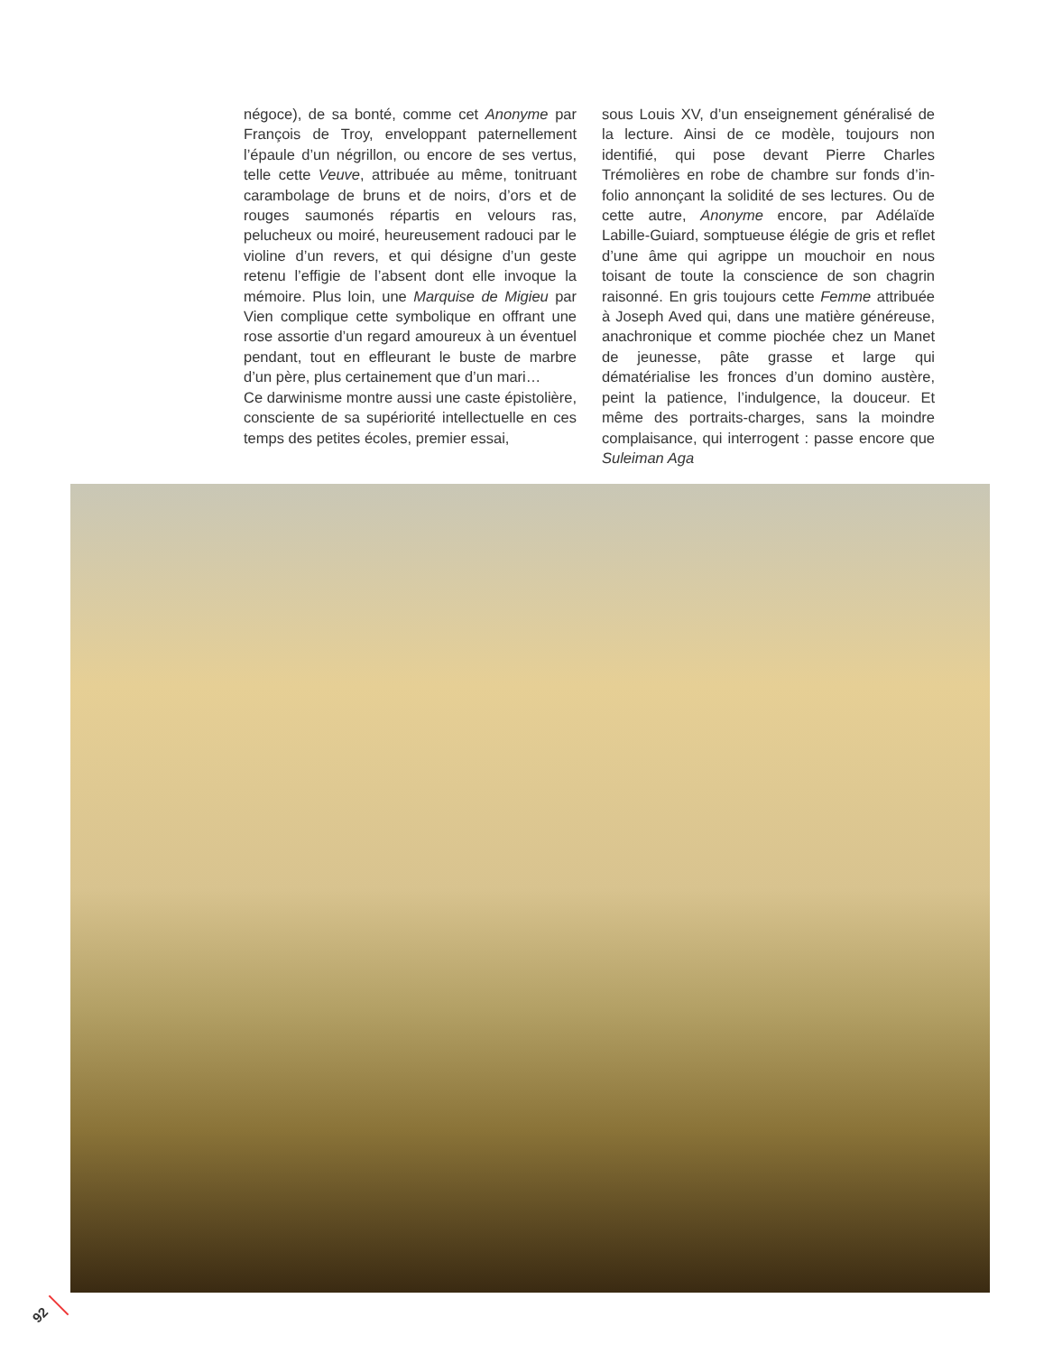négoce), de sa bonté, comme cet Anonyme par François de Troy, enveloppant paternellement l’épaule d’un négrillon, ou encore de ses vertus, telle cette Veuve, attribuée au même, tonitruant carambolage de bruns et de noirs, d’ors et de rouges saumonés répartis en velours ras, pelucheux ou moiré, heureusement radouci par le violine d’un revers, et qui désigne d’un geste retenu l’effigie de l’absent dont elle invoque la mémoire. Plus loin, une Marquise de Migieu par Vien complique cette symbolique en offrant une rose assortie d’un regard amoureux à un éventuel pendant, tout en effleurant le buste de marbre d’un père, plus certainement que d’un mari…
Ce darwinisme montre aussi une caste épistolière, consciente de sa supériorité intellectuelle en ces temps des petites écoles, premier essai,
sous Louis XV, d’un enseignement généralisé de la lecture. Ainsi de ce modèle, toujours non identifié, qui pose devant Pierre Charles Trémolières en robe de chambre sur fonds d’in-folio annonçant la solidité de ses lectures. Ou de cette autre, Anonyme encore, par Adélaïde Labille-Guiard, somptueuse élégie de gris et reflet d’une âme qui agrippe un mouchoir en nous toisant de toute la conscience de son chagrin raisonné. En gris toujours cette Femme attribuée à Joseph Aved qui, dans une matière généreuse, anachronique et comme piochée chez un Manet de jeunesse, pâte grasse et large qui dématérialise les fronces d’un domino austère, peint la patience, l’indulgence, la douceur. Et même des portraits-charges, sans la moindre complaisance, qui interrogent : passe encore que Suleiman Aga
92